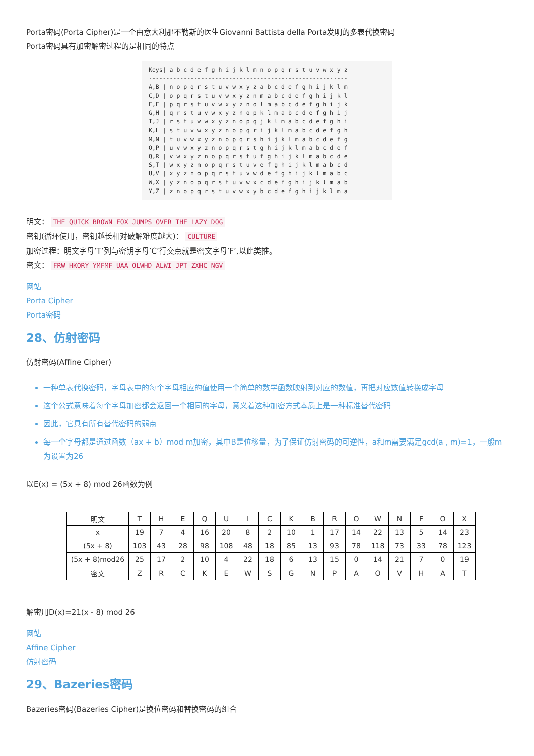Porta密码(Porta Cipher)是一个由意大利那不勒斯的医生Giovanni Battista della Porta发明的多表代换密码
Porta密码具有加密解密过程的是相同的特点
Keys| a b c d e f g h i j k l m n o p q r s t u v w x y z --------------------------------------------------------- A,B | n o p q r s t u v w x y z a b c d e f g h i j k l m C,D | o p q r s t u v w x y z n m a b c d e f g h i j k l E,F | p q r s t u v w x y z n o l m a b c d e f g h i j k G,H | q r s t u v w x y z n o p k l m a b c d e f g h i j I,J | r s t u v w x y z n o p q j k l m a b c d e f g h i K,L | s t u v w x y z n o p q r i j k l m a b c d e f g h M,N | t u v w x y z n o p q r s h i j k l m a b c d e f g O,P | u v w x y z n o p q r s t g h i j k l m a b c d e f Q,R | v w x y z n o p q r s t u f g h i j k l m a b c d e S,T | w x y z n o p q r s t u v e f g h i j k l m a b c d U,V | x y z n o p q r s t u v w d e f g h i j k l m a b c W,X | y z n o p q r s t u v w x c d e f g h i j k l m a b Y,Z | z n o p q r s t u v w x y b c d e f g h i j k l m a
明文： THE QUICK BROWN FOX JUMPS OVER THE LAZY DOG
密钥(循环使用，密钥越长相对破解难度越大)： CULTURE
加密过程：明文字母’T’列与密钥字母’C’行交点就是密文字母’F’,以此类推。
密文： FRW HKQRY YMFMF UAA OLWHD ALWI JPT ZXHC NGV
网站
Porta Cipher
Porta密码
28、仿射密码
仿射密码(Affine Cipher)
一种单表代换密码，字母表中的每个字母相应的值使用一个简单的数学函数映射到对应的数值，再把对应数值转换成字母
这个公式意味着每个字母加密都会返回一个相同的字母，意义着这种加密方式本质上是一种标准替代密码
因此，它具有所有替代密码的弱点
每一个字母都是通过函数（ax + b）mod m加密，其中B是位移量，为了保证仿射密码的可逆性，a和m需要满足gcd(a , m)=1，一般m为设置为26
以E(x) = (5x + 8) mod 26函数为例
| 明文 | T | H | E | Q | U | I | C | K | B | R | O | W | N | F | O | X |
| x | 19 | 7 | 4 | 16 | 20 | 8 | 2 | 10 | 1 | 17 | 14 | 22 | 13 | 5 | 14 | 23 |
| (5x + 8) | 103 | 43 | 28 | 98 | 108 | 48 | 18 | 85 | 13 | 93 | 78 | 118 | 73 | 33 | 78 | 123 |
| (5x + 8)mod26 | 25 | 17 | 2 | 10 | 4 | 22 | 18 | 6 | 13 | 15 | 0 | 14 | 21 | 7 | 0 | 19 |
| 密文 | Z | R | C | K | E | W | S | G | N | P | A | O | V | H | A | T |
解密用D(x)=21(x - 8) mod 26
网站
Affine Cipher
仿射密码
29、Bazeries密码
Bazeries密码(Bazeries Cipher)是换位密码和替换密码的组合